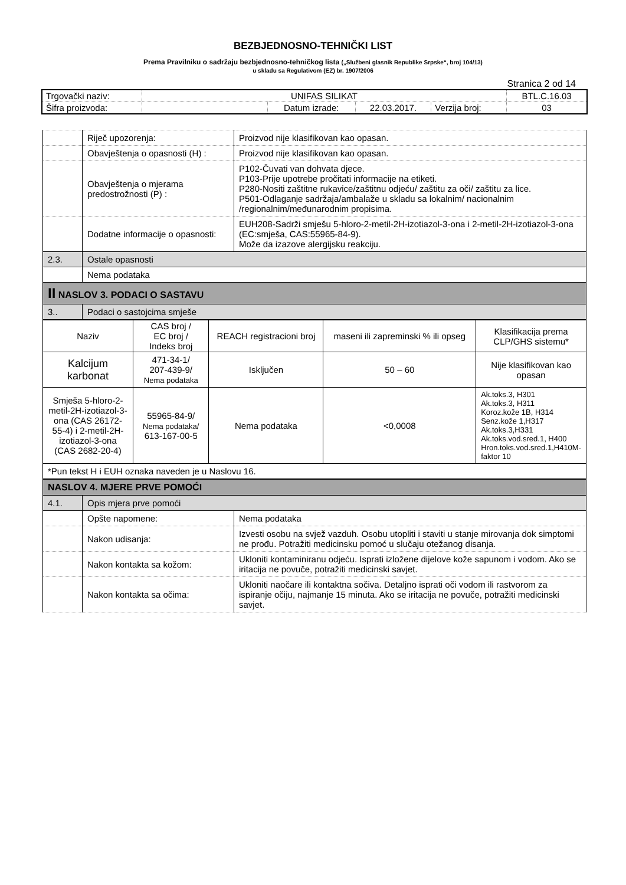BEZBJEDNOSNO-TEHNIČKI LIST
Prema Pravilniku o sadržaju bezbjednosno-tehničkog lista („Službeni glasnik Republike Srpske“, broj 104/13)
u skladu sa Regulativom (EZ) br. 1907/2006
Stranica 2 od 14
| Trgovački naziv: | UNIFAS SILIKAT | | | | BTL.C.16.03 |
| Šifra proizvoda: | | Datum izrade: | 22.03.2017. | Verzija broj: | 03 |
| | Riječ upozorenja: | Proizvod nije klasifikovan kao opasan. |
| | Obavještenja o opasnosti (H) : | Proizvod nije klasifikovan kao opasan. |
| | Obavještenja o mjerama predostrožnosti (P) : | P102-Čuvati van dohvata djece. P103-Prije upotrebe pročitati informacije na etiketi. P280-Nositi zaštitne rukavice/zaštitnu odjeću/ zaštitu za oči/ zaštitu za lice. P501-Odlaganje sadržaja/ambalaže u skladu sa lokalnim/ nacionalnim /regionalnim/međunarodnim propisima. |
| | Dodatne informacije o opasnosti: | EUH208-Sadrži smješu 5-hloro-2-metil-2H-izotiazol-3-ona i 2-metil-2H-izotiazol-3-ona (EC:smješa, CAS:55965-84-9). Može da izazove alergijsku reakciju. |
| 2.3. | Ostale opasnosti | |
| | Nema podataka | |
| II NASLOV 3. PODACI O SASTAVU | | |
| 3.. | Podaci o sastojcima smješe | |
| Naziv | CAS broj / EC broj / Indeks broj | REACH registracioni broj | maseni ili zapreminski % ili opseg | Klasifikacija prema CLP/GHS sistemu* |
| --- | --- | --- | --- | --- |
| Kalcijum karbonat | 471-34-1/ 207-439-9/ Nema podataka | Isključen | 50 – 60 | Nije klasifikovan kao opasan |
| Smješa 5-hloro-2-metil-2H-izotiazol-3-ona (CAS 26172-55-4) i 2-metil-2H-izotiazol-3-ona (CAS 2682-20-4) | 55965-84-9/ Nema podataka/ 613-167-00-5 | Nema podataka | <0,0008 | Ak.toks.3, H301 Ak.toks.3, H311 Koroz.kože 1B, H314 Senz.kože 1,H317 Ak.toks.3,H331 Ak.toks.vod.sred.1, H400 Hron.toks.vod.sred.1,H410M-faktor 10 |
| *Pun tekst H i EUH oznaka naveden je u Naslovu 16. | | | | |
| NASLOV 4. MJERE PRVE POMOĆI | | |
| 4.1. | Opis mjera prve pomoći | |
| | Opšte napomene: | Nema podataka |
| | Nakon udisanja: | Izvesti osobu na svjež vazduh. Osobu utopliti i staviti u stanje mirovanja dok simptomi ne prođu. Potražiti medicinsku pomoć u slučaju otežanog disanja. |
| | Nakon kontakta sa kožom: | Ukloniti kontaminiranu odjeću. Isprati izložene dijelove kože sapunom i vodom. Ako se iritacija ne povuče, potražiti medicinski savjet. |
| | Nakon kontakta sa očima: | Ukloniti naočare ili kontaktna sočiva. Detaljno isprati oči vodom ili rastvorom za ispiranje očiju, najmanje 15 minuta. Ako se iritacija ne povuče, potražiti medicinski savjet. |